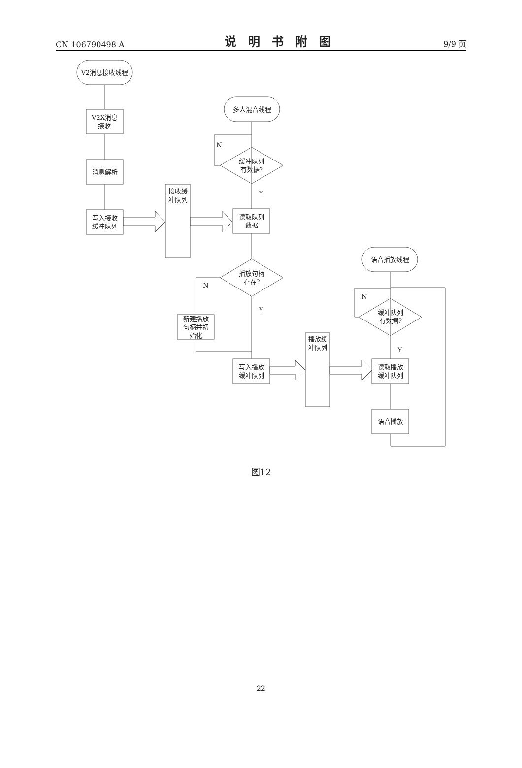CN 106790498 A 说明书附图 9/9 页
V2消息接收线程
V2X消息
接收
消息解析
写入接收
缓冲队列
接收缓
冲队列
多人混音线程
N
缓冲队列
有数据?
Y
读取队列
数据
播放句柄
存在?
N
Y
新建播放
句柄并初
始化
写入播放
缓冲队列
播放缓
冲队列
语音播放线程
N
缓冲队列
有数据?
Y
读取播放
缓冲队列
语音播放
图12
22